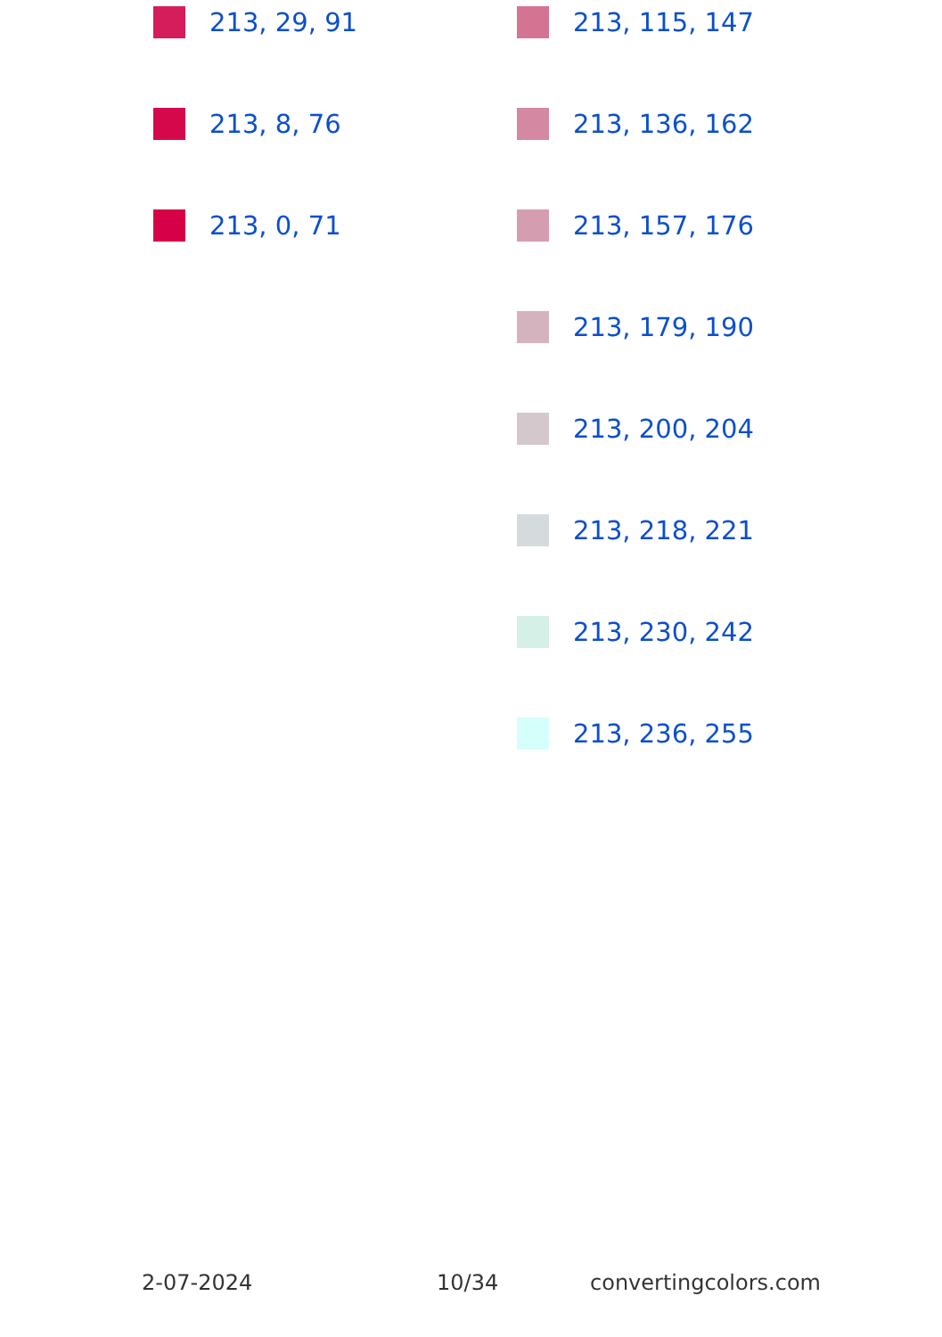213, 29, 91
213, 8, 76
213, 0, 71
213, 115, 147
213, 136, 162
213, 157, 176
213, 179, 190
213, 200, 204
213, 218, 221
213, 230, 242
213, 236, 255
2-07-2024 10/34 convertingcolors.com